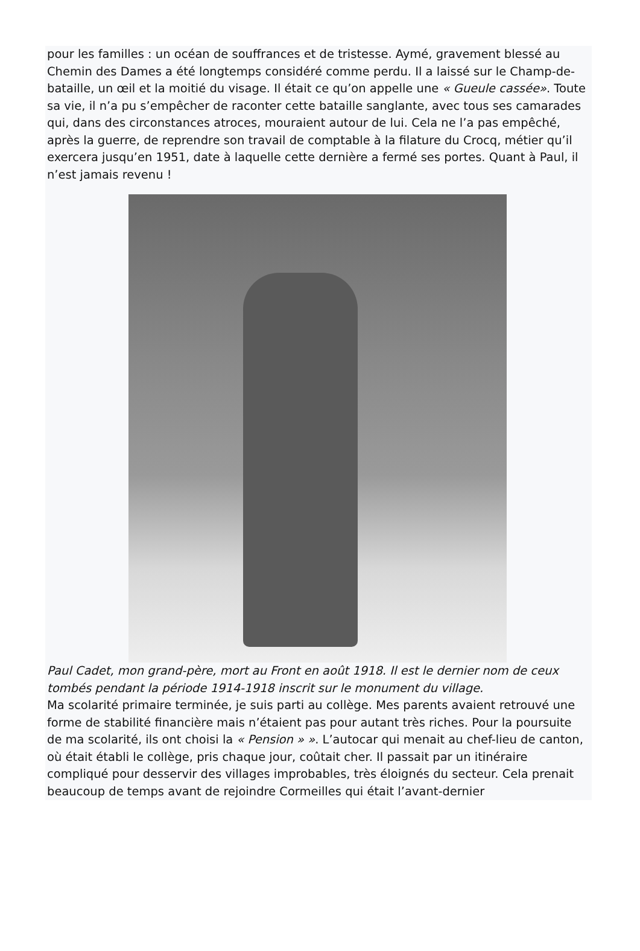pour les familles : un océan de souffrances et de tristesse. Aymé, gravement blessé au Chemin des Dames a été longtemps considéré comme perdu. Il a laissé sur le Champ-de-bataille, un œil et la moitié du visage. Il était ce qu’on appelle une « Gueule cassée». Toute sa vie, il n’a pu s’empêcher de raconter cette bataille sanglante, avec tous ses camarades qui, dans des circonstances atroces, mouraient autour de lui. Cela ne l’a pas empêché, après la guerre, de reprendre son travail de comptable à la filature du Crocq, métier qu’il exercera jusqu’en 1951, date à laquelle cette dernière a fermé ses portes. Quant à Paul, il n’est jamais revenu !
Paul Cadet, mon grand-père, mort au Front en août 1918. Il est le dernier nom de ceux tombés pendant la période 1914-1918 inscrit sur le monument du village.
Ma scolarité primaire terminée, je suis parti au collège. Mes parents avaient retrouvé une forme de stabilité financière mais n’étaient pas pour autant très riches. Pour la poursuite de ma scolarité, ils ont choisi la « Pension » ». L’autocar qui menait au chef-lieu de canton, où était établi le collège, pris chaque jour, coûtait cher. Il passait par un itinéraire compliqué pour desservir des villages improbables, très éloignés du secteur. Cela prenait beaucoup de temps avant de rejoindre Cormeilles qui était l’avant-dernier